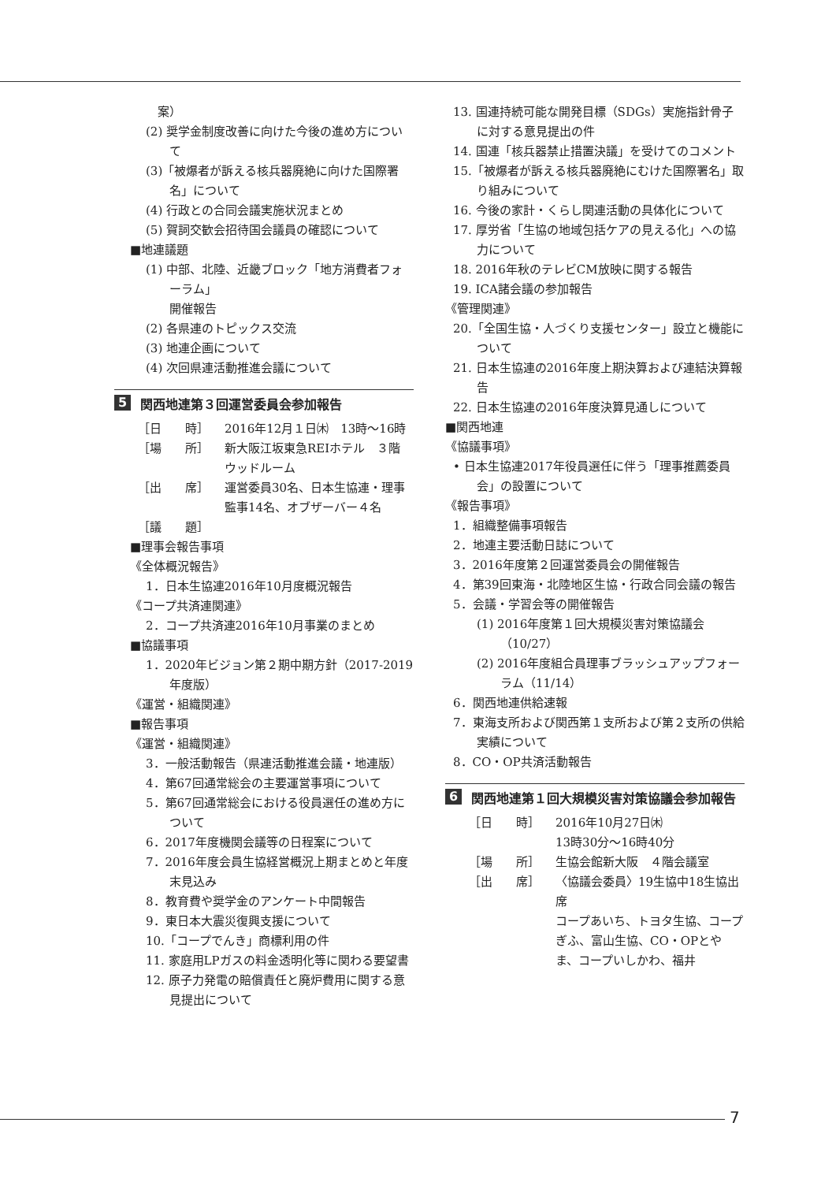案）
(2) 奨学金制度改善に向けた今後の進め方について
(3)「被爆者が訴える核兵器廃絶に向けた国際署名」について
(4) 行政との合同会議実施状況まとめ
(5) 賀詞交歓会招待国会議員の確認について
■地連議題
(1) 中部、北陸、近畿ブロック「地方消費者フォーラム」
開催報告
(2) 各県連のトピックス交流
(3) 地連企画について
(4) 次回県連活動推進会議について
5 関西地連第３回運営委員会参加報告
［日　　時］ 2016年12月１日㈭　13時〜16時
［場　　所］ 新大阪江坂東急REIホテル　３階　ウッドルーム
［出　　席］ 運営委員30名、日本生協連・理事監事14名、オブザーバー４名
［議　　題］
■理事会報告事項
《全体概況報告》
1．日本生協連2016年10月度概況報告
《コープ共済連関連》
2．コープ共済連2016年10月事業のまとめ
■協議事項
1．2020年ビジョン第２期中期方針（2017-2019年度版）
《運営・組織関連》
■報告事項
《運営・組織関連》
3．一般活動報告（県連活動推進会議・地連版）
4．第67回通常総会の主要運営事項について
5．第67回通常総会における役員選任の進め方について
6．2017年度機関会議等の日程案について
7．2016年度会員生協経営概況上期まとめと年度末見込み
8．教育費や奨学金のアンケート中間報告
9．東日本大震災復興支援について
10.「コープでんき」商標利用の件
11. 家庭用LPガスの料金透明化等に関わる要望書
12. 原子力発電の賠償責任と廃炉費用に関する意見提出について
13. 国連持続可能な開発目標（SDGs）実施指針骨子に対する意見提出の件
14. 国連「核兵器禁止措置決議」を受けてのコメント
15.「被爆者が訴える核兵器廃絶にむけた国際署名」取り組みについて
16. 今後の家計・くらし関連活動の具体化について
17. 厚労省「生協の地域包括ケアの見える化」への協力について
18. 2016年秋のテレビCM放映に関する報告
19. ICA諸会議の参加報告
《管理関連》
20.「全国生協・人づくり支援センター」設立と機能について
21. 日本生協連の2016年度上期決算および連結決算報告
22. 日本生協連の2016年度決算見通しについて
■関西地連
《協議事項》
• 日本生協連2017年役員選任に伴う「理事推薦委員会」の設置について
《報告事項》
1．組織整備事項報告
2．地連主要活動日誌について
3．2016年度第２回運営委員会の開催報告
4．第39回東海・北陸地区生協・行政合同会議の報告
5．会議・学習会等の開催報告
(1) 2016年度第１回大規模災害対策協議会（10/27）
(2) 2016年度組合員理事ブラッシュアップフォーラム（11/14）
6．関西地連供給速報
7．東海支所および関西第１支所および第２支所の供給実績について
8．CO・OP共済活動報告
6 関西地連第１回大規模災害対策協議会参加報告
［日　　時］ 2016年10月27日㈭
13時30分〜16時40分
［場　　所］ 生協会館新大阪　４階会議室
［出　　席］ 〈協議会委員〉19生協中18生協出席
コープあいち、トヨタ生協、コープぎふ、富山生協、CO・OPとやま、コープいしかわ、福井
7